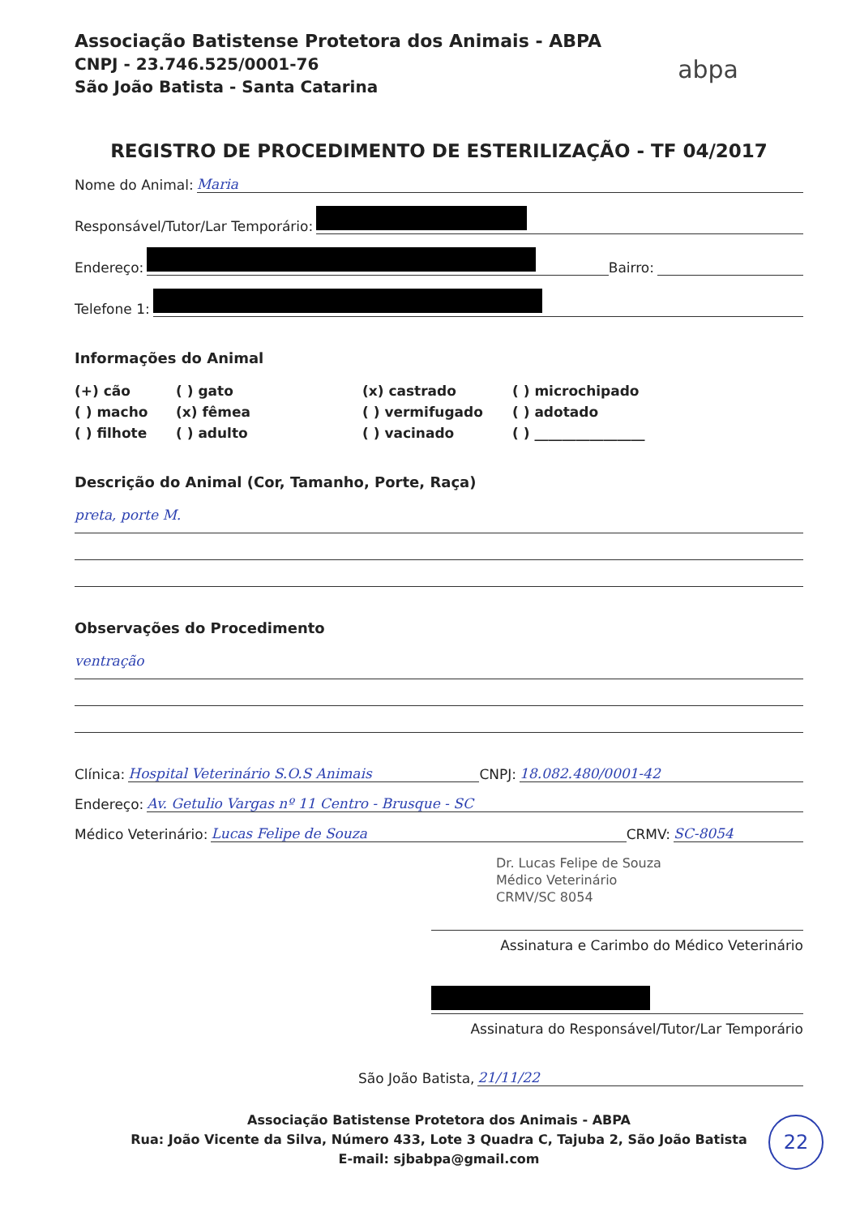Associação Batistense Protetora dos Animais - ABPA
CNPJ - 23.746.525/0001-76
São João Batista - Santa Catarina
abpa
REGISTRO DE PROCEDIMENTO DE ESTERILIZAÇÃO - TF 04/2017
Nome do Animal: Maria
Responsável/Tutor/Lar Temporário:
Endereço: Bairro:
Telefone 1:
Informações do Animal
(+) cão
( ) gato
(x) castrado
( ) microchipado
( ) macho
(x) fêmea
( ) vermifugado
( ) adotado
( ) filhote
( ) adulto
( ) vacinado
( ) ________________
Descrição do Animal (Cor, Tamanho, Porte, Raça)
preta, porte M.
Observações do Procedimento
ventração
Clínica: Hospital Veterinário S.O.S Animais CNPJ: 18.082.480/0001-42
Endereço: Av. Getulio Vargas nº 11 Centro - Brusque - SC
Médico Veterinário: Lucas Felipe de Souza CRMV: SC-8054
Dr. Lucas Felipe de Souza
Médico Veterinário
CRMV/SC 8054
Assinatura e Carimbo do Médico Veterinário
Assinatura do Responsável/Tutor/Lar Temporário
São João Batista, 21/11/22
Associação Batistense Protetora dos Animais - ABPA
Rua: João Vicente da Silva, Número 433, Lote 3 Quadra C, Tajuba 2, São João Batista
E-mail: sjbabpa@gmail.com
22